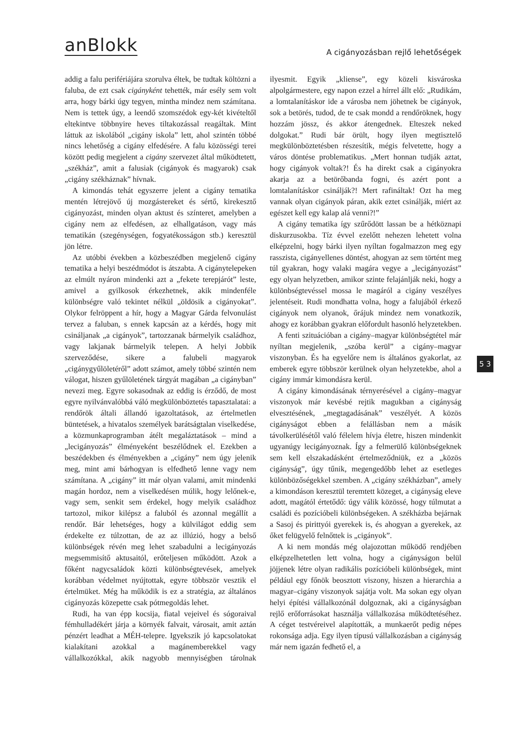anBlokk
A cigányozásban rejlő lehetőségek
addig a falu perifériájára szorulva éltek, be tudtak költözni a faluba, de ezt csak cigányként tehették, már esély sem volt arra, hogy bárki úgy tegyen, mintha mindez nem számítana. Nem is tettek úgy, a leendő szomszédok egy-két kivételtől eltekintve többnyire heves tiltakozással reagáltak. Mint láttuk az iskolából „cigány iskola” lett, ahol szintén többé nincs lehetőség a cigány elfedésére. A falu közösségi terei között pedig megjelent a cigány szervezet által működtetett, „székház”, amit a falusiak (cigányok és magyarok) csak „cigány székháznak” hívnak.
A kimondás tehát egyszerre jelent a cigány tematika mentén létrejövő új mozgástereket és sértő, kirekesztő cigányozást, minden olyan aktust és színteret, amelyben a cigány nem az elfedésen, az elhallgatáson, vagy más tematikán (szegénységen, fogyatékosságon stb.) keresztül jön létre.
Az utóbbi években a közbeszédben megjelenő cigány tematika a helyi beszédmódot is átszabta. A cigánytelepeken az elmúlt nyáron mindenki azt a „fekete terepjárót” leste, amivel a gyilkosok érkezhetnek, akik mindenféle különbségre való tekintet nélkül „öldösik a cigányokat”. Olykor felröppent a hír, hogy a Magyar Gárda felvonulást tervez a faluban, s ennek kapcsán az a kérdés, hogy mit csináljanak „a cigányok”, tartozzanak bármelyik családhoz, vagy lakjanak bármelyik telepen. A helyi Jobbik szerveződése, sikere a falubeli magyarok „cigánygyűlöletéről” adott számot, amely többé szintén nem válogat, hiszen gyűlöletének tárgyát magában „a cigányban” nevezi meg. Egyre sokasodnak az eddig is érződő, de most egyre nyilvánvalóbbá váló megkülönböztetés tapasztalatai: a rendőrök általi állandó igazoltatások, az értelmetlen büntetések, a hivatalos személyek barátságtalan viselkedése, a közmunkaprogramban átélt megaláztatások – mind a „lecigányozás” élményeként beszélődnek el. Ezekben a beszédekben és élményekben a „cigány” nem úgy jelenik meg, mint ami bárhogyan is elfedhető lenne vagy nem számítana. A „cigány” itt már olyan valami, amit mindenki magán hordoz, nem a viselkedésen múlik, hogy lelőnek-e, vagy sem, senkit sem érdekel, hogy melyik családhoz tartozol, mikor kilépsz a faluból és azonnal megállít a rendőr. Bár lehetséges, hogy a külvilágot eddig sem érdekelte ez túlzottan, de az az illúzió, hogy a belső különbségek révén meg lehet szabadulni a lecigányozás megsemmisítő aktusaitól, erőteljesen működött. Azok a főként nagycsaládok közti különbségtevések, amelyek korábban védelmet nyújtottak, egyre többször vesztik el értelmüket. Még ha működik is ez a stratégia, az általános cigányozás közepette csak pótmegoldás lehet.
Rudi, ha van épp kocsija, fiatal vejeivel és sógoraival fémhulladékért járja a környék falvait, városait, amit aztán pénzért leadhat a MÉH-telepre. Igyekszik jó kapcsolatokat kialakítani azokkal a magánemberekkel vagy vállalkozókkal, akik nagyobb mennyiségben tárolnak ilyesmit. Egyik „kliense”, egy közeli kisvároska alpolgármestere, egy napon ezzel a hírrel állt elő: „Rudikám, a lomtalanításkor ide a városba nem jöhetnek be cigányok, sok a betörés, tudod, de te csak mondd a rendőröknek, hogy hozzám jössz, és akkor átengednek. Elteszek neked dolgokat.” Rudi bár örült, hogy ilyen megtisztelő megkülönböztetésben részesítik, mégis felvetette, hogy a város döntése problematikus. „Mert honnan tudják aztat, hogy cigányok voltak?! És ha direkt csak a cigányokra akarja az a betörőbanda fogni, és azért pont a lomtalanításkor csinálják?! Mert rafináltak! Ozt ha meg vannak olyan cigányok páran, akik eztet csinálják, miért az egészet kell egy kalap alá venni?!”
A cigány tematika így szűrődött lassan be a hétköznapi diskurzusokba. Tíz évvel ezelőtt nehezen lehetett volna elképzelni, hogy bárki ilyen nyíltan fogalmazzon meg egy rasszista, cigányellenes döntést, ahogyan az sem történt meg túl gyakran, hogy valaki magára vegye a „lecigányozást” egy olyan helyzetben, amikor szinte felajánlják neki, hogy a különbségtevéssel mossa le magáról a cigány veszélyes jelentéseit. Rudi mondhatta volna, hogy a falujából érkező cigányok nem olyanok, őrájuk mindez nem vonatkozik, ahogy ez korábban gyakran előfordult hasonló helyzetekben.
A fenti szituációban a cigány–magyar különbségtétel már nyíltan megjelenik, „szóba kerül” a cigány–magyar viszonyban. És ha egyelőre nem is általános gyakorlat, az emberek egyre többször kerülnek olyan helyzetekbe, ahol a cigány immár kimondásra kerül.
A cigány kimondásának térnyerésével a cigány–magyar viszonyok már kevésbé rejtik magukban a cigányság elvesztésének, „megtagadásának” veszélyét. A közös cigányságot ebben a felállásban nem a másik távolkerülésétől való félelem hívja életre, hiszen mindenkit ugyanúgy lecigányoznak. Így a felmerülő különbségeknek sem kell elszakadásként értelmeződniük, ez a „közös cigányság”, úgy tűnik, megengedőbb lehet az esetleges különbözőségekkel szemben. A „cigány székházban”, amely a kimondáson keresztül teremtett közeget, a cigányság eleve adott, magától értetődő: úgy válik közössé, hogy túlmutat a családi és pozícióbeli különbségeken. A székházba bejárnak a Sasoj és pirittyói gyerekek is, és ahogyan a gyerekek, az őket felügyelő felnőttek is „cigányok”.
A ki nem mondás még olajozottan működő rendjében elképzelhetetlen lett volna, hogy a cigányságon belül jöjjenek létre olyan radikális pozícióbeli különbségek, mint például egy főnök beosztott viszony, hiszen a hierarchia a magyar–cigány viszonyok sajátja volt. Ma sokan egy olyan helyi építési vállalkozónál dolgoznak, aki a cigányságban rejlő erőforrásokat használja vállalkozása működtetéséhez. A céget testvéreivel alapították, a munkaerőt pedig népes rokonsága adja. Egy ilyen típusú vállalkozásban a cigányság már nem igazán fedhető el, a
5 3